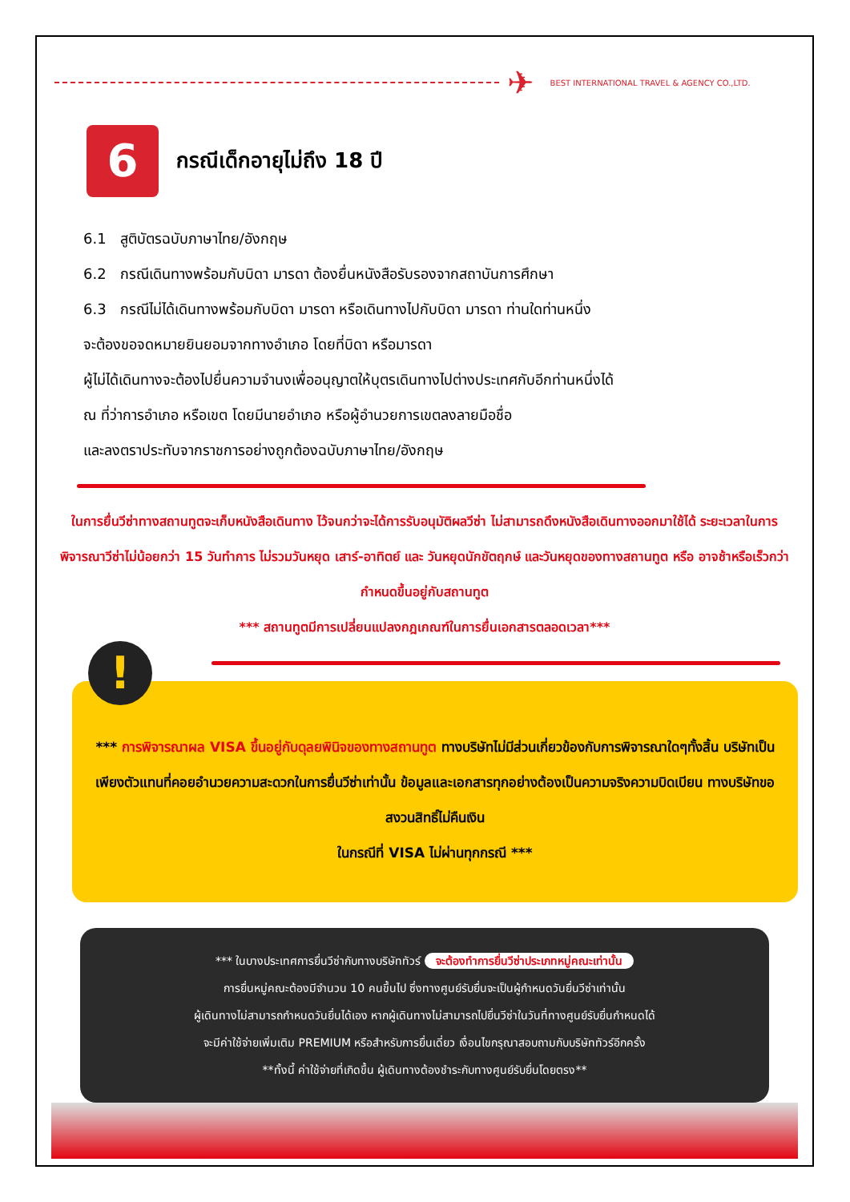✈
BEST INTERNATIONAL TRAVEL & AGENCY CO.,LTD.
6
กรณีเด็กอายุไม่ถึง 18 ปี
6.1 สูติบัตรฉบับภาษาไทย/อังกฤษ
6.2 กรณีเดินทางพร้อมกับบิดา มารดา ต้องยื่นหนังสือรับรองจากสถาบันการศึกษา
6.3 กรณีไม่ได้เดินทางพร้อมกับบิดา มารดา หรือเดินทางไปกับบิดา มารดา ท่านใดท่านหนึ่ง
จะต้องขอจดหมายยินยอมจากทางอำเภอ โดยที่บิดา หรือมารดา
ผู้ไม่ได้เดินทางจะต้องไปยื่นความจำนงเพื่ออนุญาตให้บุตรเดินทางไปต่างประเทศกับอีกท่านหนึ่งได้
ณ ที่ว่าการอำเภอ หรือเขต โดยมีนายอำเภอ หรือผู้อำนวยการเขตลงลายมือชื่อ
และลงตราประทับจากราชการอย่างถูกต้องฉบับภาษาไทย/อังกฤษ
ในการยื่นวีซ่าทางสถานทูตจะเก็บหนังสือเดินทาง ไว้จนกว่าจะได้การรับอนุมัติผลวีซ่า ไม่สามารถดึงหนังสือเดินทางออกมาใช้ได้ ระยะเวลาในการพิจารณาวีซ่าไม่น้อยกว่า 15 วันทำการ ไม่รวมวันหยุด เสาร์-อาทิตย์ และ วันหยุดนักขัตฤกษ์ และวันหยุดของทางสถานทูต หรือ อาจช้าหรือเร็วกว่ากำหนดขึ้นอยู่กับสถานทูต
*** สถานทูตมีการเปลี่ยนแปลงกฎเกณฑ์ในการยื่นเอกสารตลอดเวลา***
!
*** การพิจารณาผล VISA ขึ้นอยู่กับดุลยพินิจของทางสถานทูต ทางบริษัทไม่มีส่วนเกี่ยวข้องกับการพิจารณาใดๆทั้งสิ้น บริษัทเป็นเพียงตัวแทนที่คอยอำนวยความสะดวกในการยื่นวีซ่าเท่านั้น ข้อมูลและเอกสารทุกอย่างต้องเป็นความจริงความบิดเบียน ทางบริษัทขอสงวนสิทธิ์ไม่คืนเงิน
ในกรณีที่ VISA ไม่ผ่านทุกกรณี ***
*** ในบางประเทศการยื่นวีซ่ากับทางบริษัททัวร์ จะต้องทำการยื่นวีซ่าประเภทหมู่คณะเท่านั้น
การยื่นหมู่คณะต้องมีจำนวน 10 คนขึ้นไป ซึ่งทางศูนย์รับยื่นจะเป็นผู้กำหนดวันยื่นวีซ่าเท่านั้น
ผู้เดินทางไม่สามารถกำหนดวันยื่นได้เอง หากผู้เดินทางไม่สามารถไปยื่นวีซ่าในวันที่ทางศูนย์รับยื่นกำหนดได้
จะมีค่าใช้จ่ายเพิ่มเติม PREMIUM หรือสำหรับการยื่นเดี่ยว เงื่อนไขกรุณาสอบถามกับบริษัททัวร์อีกครั้ง
**ทั้งนี้ ค่าใช้จ่ายที่เกิดขึ้น ผู้เดินทางต้องชำระกับทางศูนย์รับยื่นโดยตรง**